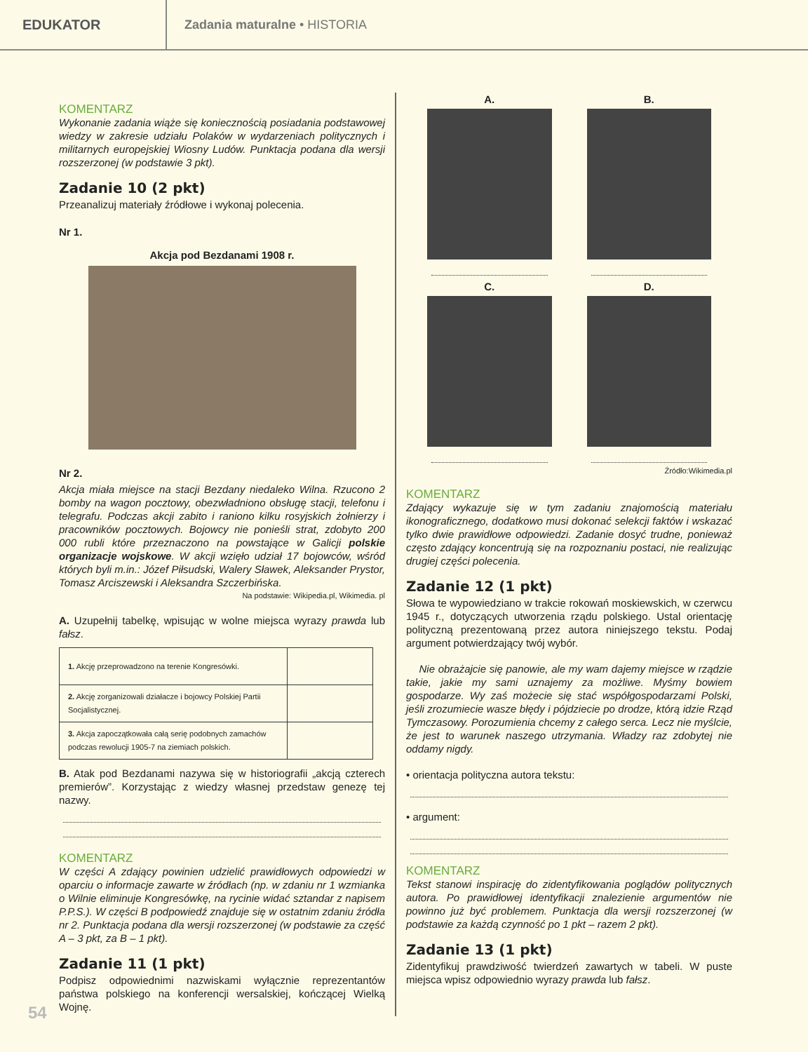EDUKATOR
Zadania maturalne • HISTORIA
KOMENTARZ
Wykonanie zadania wiąże się koniecznością posiadania podstawowej wiedzy w zakresie udziału Polaków w wydarzeniach politycznych i militarnych europejskiej Wiosny Ludów. Punktacja podana dla wersji rozszerzonej (w podstawie 3 pkt).
Zadanie 10 (2 pkt)
Przeanalizuj materiały źródłowe i wykonaj polecenia.
Nr 1.
Akcja pod Bezdanami 1908 r.
Nr 2.
Akcja miała miejsce na stacji Bezdany niedaleko Wilna. Rzucono 2 bomby na wagon pocztowy, obezwładniono obsługę stacji, telefonu i telegrafu. Podczas akcji zabito i raniono kilku rosyjskich żołnierzy i pracowników pocztowych. Bojowcy nie ponieśli strat, zdobyto 200 000 rubli które przeznaczono na powstające w Galicji polskie organizacje wojskowe. W akcji wzięło udział 17 bojowców, wśród których byli m.in.: Józef Piłsudski, Walery Sławek, Aleksander Prystor, Tomasz Arciszewski i Aleksandra Szczerbińska.
Na podstawie: Wikipedia.pl, Wikimedia. pl
A. Uzupełnij tabelkę, wpisując w wolne miejsca wyrazy prawda lub fałsz.
| 1. Akcję przeprowadzono na terenie Kongresówki. | |
| 2. Akcję zorganizowali działacze i bojowcy Polskiej Partii Socjalistycznej. | |
| 3. Akcja zapoczątkowała całą serię podobnych zamachów podczas rewolucji 1905-7 na ziemiach polskich. | |
B. Atak pod Bezdanami nazywa się w historiografii „akcją czterech premierów”. Korzystając z wiedzy własnej przedstaw genezę tej nazwy.
KOMENTARZ
W części A zdający powinien udzielić prawidłowych odpowiedzi w oparciu o informacje zawarte w źródłach (np. w zdaniu nr 1 wzmianka o Wilnie eliminuje Kongresówkę, na rycinie widać sztandar z napisem P.P.S.). W części B podpowiedź znajduje się w ostatnim zdaniu źródła nr 2. Punktacja podana dla wersji rozszerzonej (w podstawie za część A – 3 pkt, za B – 1 pkt).
Zadanie 11 (1 pkt)
Podpisz odpowiednimi nazwiskami wyłącznie reprezentantów państwa polskiego na konferencji wersalskiej, kończącej Wielką Wojnę.
A.
B.
C.
D.
Źródło:Wikimedia.pl
KOMENTARZ
Zdający wykazuje się w tym zadaniu znajomością materiału ikonograficznego, dodatkowo musi dokonać selekcji faktów i wskazać tylko dwie prawidłowe odpowiedzi. Zadanie dosyć trudne, ponieważ często zdający koncentrują się na rozpoznaniu postaci, nie realizując drugiej części polecenia.
Zadanie 12 (1 pkt)
Słowa te wypowiedziano w trakcie rokowań moskiewskich, w czerwcu 1945 r., dotyczących utworzenia rządu polskiego. Ustal orientację polityczną prezentowaną przez autora niniejszego tekstu. Podaj argument potwierdzający twój wybór.
Nie obrażajcie się panowie, ale my wam dajemy miejsce w rządzie takie, jakie my sami uznajemy za możliwe. Myśmy bowiem gospodarze. Wy zaś możecie się stać współgospodarzami Polski, jeśli zrozumiecie wasze błędy i pójdziecie po drodze, którą idzie Rząd Tymczasowy. Porozumienia chcemy z całego serca. Lecz nie myślcie, że jest to warunek naszego utrzymania. Władzy raz zdobytej nie oddamy nigdy.
• orientacja polityczna autora tekstu:
• argument:
KOMENTARZ
Tekst stanowi inspirację do zidentyfikowania poglądów politycznych autora. Po prawidłowej identyfikacji znalezienie argumentów nie powinno już być problemem. Punktacja dla wersji rozszerzonej (w podstawie za każdą czynność po 1 pkt – razem 2 pkt).
Zadanie 13 (1 pkt)
Zidentyfikuj prawdziwość twierdzeń zawartych w tabeli. W puste miejsca wpisz odpowiednio wyrazy prawda lub fałsz.
54